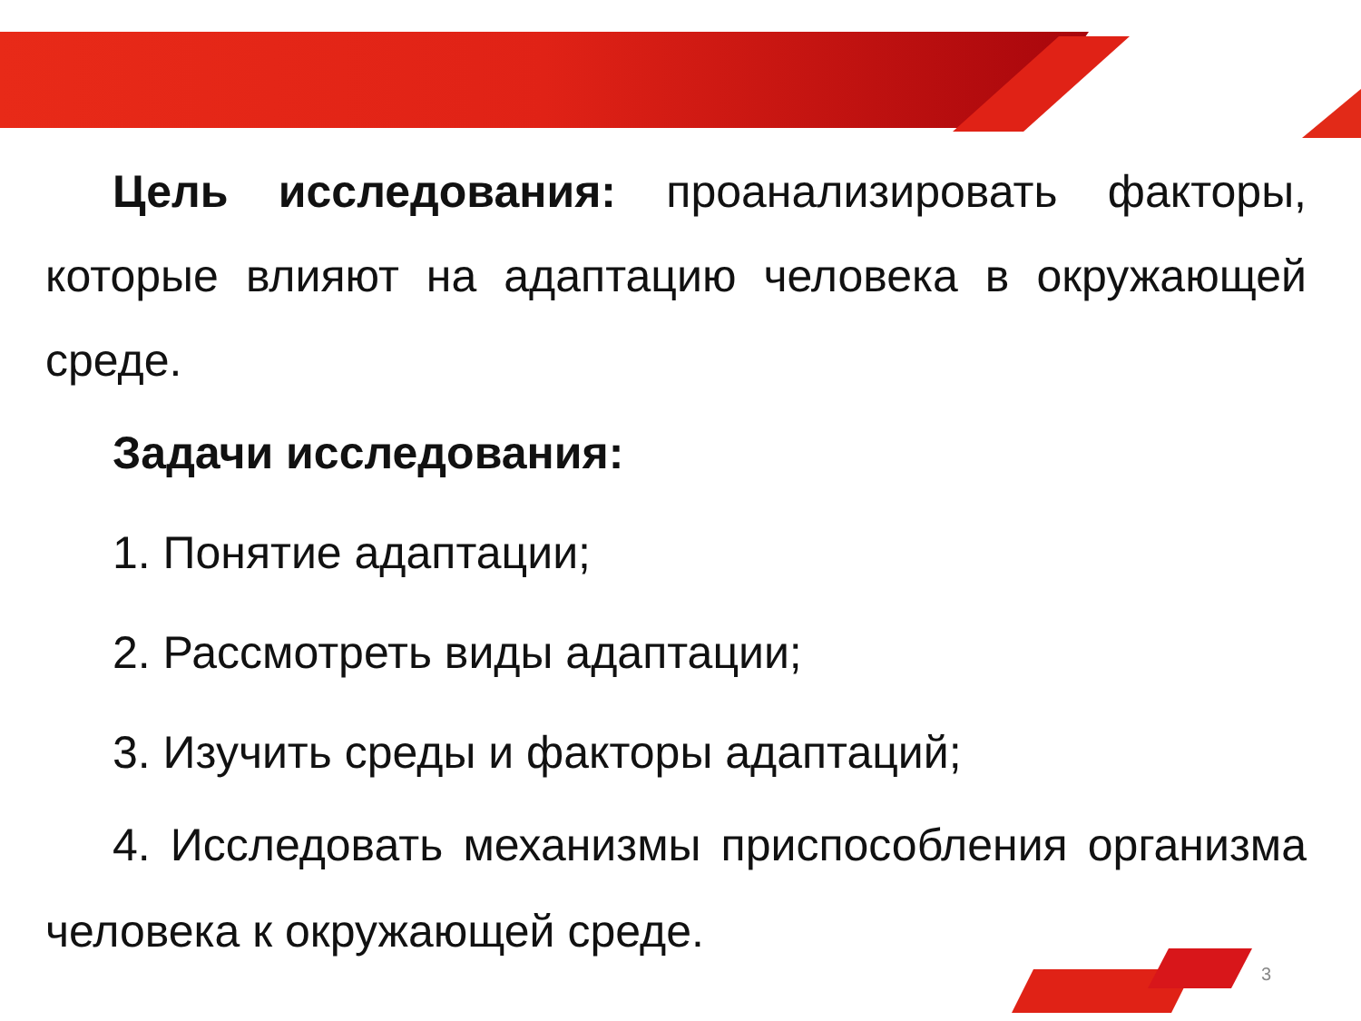Цель исследования: проанализировать факторы, которые влияют на адаптацию человека в окружающей среде.
Задачи исследования:
1. Понятие адаптации;
2. Рассмотреть виды адаптации;
3. Изучить среды и факторы адаптаций;
4. Исследовать механизмы приспособления организма человека к окружающей среде.
3